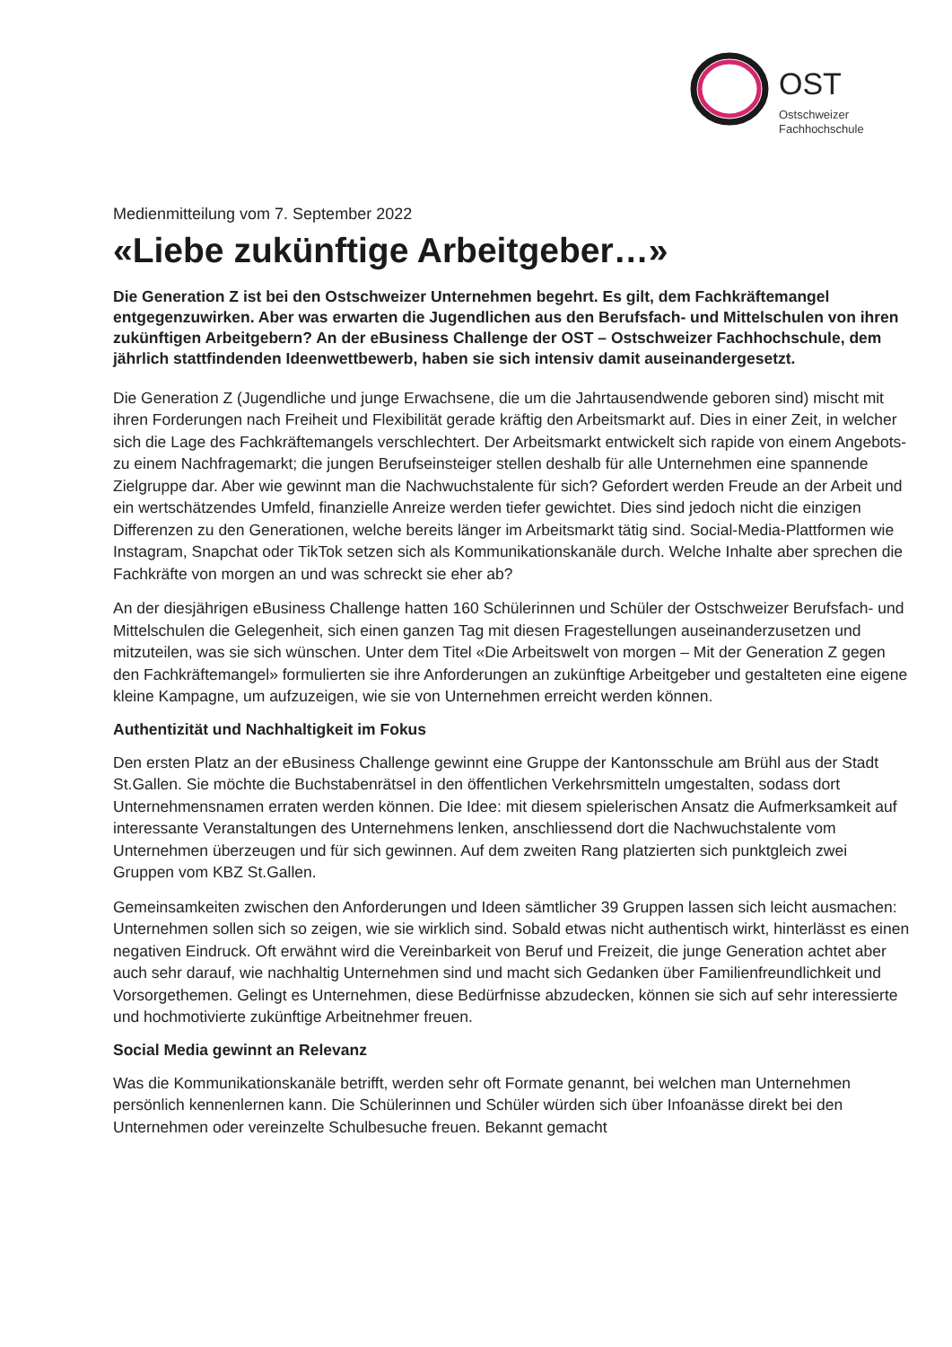OST
Ostschweizer
Fachhochschule
Medienmitteilung vom 7. September 2022
«Liebe zukünftige Arbeitgeber…»
Die Generation Z ist bei den Ostschweizer Unternehmen begehrt. Es gilt, dem Fachkräftemangel entgegenzuwirken. Aber was erwarten die Jugendlichen aus den Berufsfach- und Mittelschulen von ihren zukünftigen Arbeitgebern? An der eBusiness Challenge der OST – Ostschweizer Fachhochschule, dem jährlich stattfindenden Ideenwettbewerb, haben sie sich intensiv damit auseinandergesetzt.
Die Generation Z (Jugendliche und junge Erwachsene, die um die Jahrtausendwende geboren sind) mischt mit ihren Forderungen nach Freiheit und Flexibilität gerade kräftig den Arbeitsmarkt auf. Dies in einer Zeit, in welcher sich die Lage des Fachkräftemangels verschlechtert. Der Arbeitsmarkt entwickelt sich rapide von einem Angebots- zu einem Nachfragemarkt; die jungen Berufseinsteiger stellen deshalb für alle Unternehmen eine spannende Zielgruppe dar. Aber wie gewinnt man die Nachwuchstalente für sich? Gefordert werden Freude an der Arbeit und ein wertschätzendes Umfeld, finanzielle Anreize werden tiefer gewichtet. Dies sind jedoch nicht die einzigen Differenzen zu den Generationen, welche bereits länger im Arbeitsmarkt tätig sind. Social-Media-Plattformen wie Instagram, Snapchat oder TikTok setzen sich als Kommunikationskanäle durch. Welche Inhalte aber sprechen die Fachkräfte von morgen an und was schreckt sie eher ab?
An der diesjährigen eBusiness Challenge hatten 160 Schülerinnen und Schüler der Ostschweizer Berufsfach- und Mittelschulen die Gelegenheit, sich einen ganzen Tag mit diesen Fragestellungen auseinanderzusetzen und mitzuteilen, was sie sich wünschen. Unter dem Titel «Die Arbeitswelt von morgen – Mit der Generation Z gegen den Fachkräftemangel» formulierten sie ihre Anforderungen an zukünftige Arbeitgeber und gestalteten eine eigene kleine Kampagne, um aufzuzeigen, wie sie von Unternehmen erreicht werden können.
Authentizität und Nachhaltigkeit im Fokus
Den ersten Platz an der eBusiness Challenge gewinnt eine Gruppe der Kantonsschule am Brühl aus der Stadt St.Gallen. Sie möchte die Buchstabenrätsel in den öffentlichen Verkehrsmitteln umgestalten, sodass dort Unternehmensnamen erraten werden können. Die Idee: mit diesem spielerischen Ansatz die Aufmerksamkeit auf interessante Veranstaltungen des Unternehmens lenken, anschliessend dort die Nachwuchstalente vom Unternehmen überzeugen und für sich gewinnen. Auf dem zweiten Rang platzierten sich punktgleich zwei Gruppen vom KBZ St.Gallen.
Gemeinsamkeiten zwischen den Anforderungen und Ideen sämtlicher 39 Gruppen lassen sich leicht ausmachen: Unternehmen sollen sich so zeigen, wie sie wirklich sind. Sobald etwas nicht authentisch wirkt, hinterlässt es einen negativen Eindruck. Oft erwähnt wird die Vereinbarkeit von Beruf und Freizeit, die junge Generation achtet aber auch sehr darauf, wie nachhaltig Unternehmen sind und macht sich Gedanken über Familienfreundlichkeit und Vorsorgethemen. Gelingt es Unternehmen, diese Bedürfnisse abzudecken, können sie sich auf sehr interessierte und hochmotivierte zukünftige Arbeitnehmer freuen.
Social Media gewinnt an Relevanz
Was die Kommunikationskanäle betrifft, werden sehr oft Formate genannt, bei welchen man Unternehmen persönlich kennenlernen kann. Die Schülerinnen und Schüler würden sich über Infoanässe direkt bei den Unternehmen oder vereinzelte Schulbesuche freuen. Bekannt gemacht